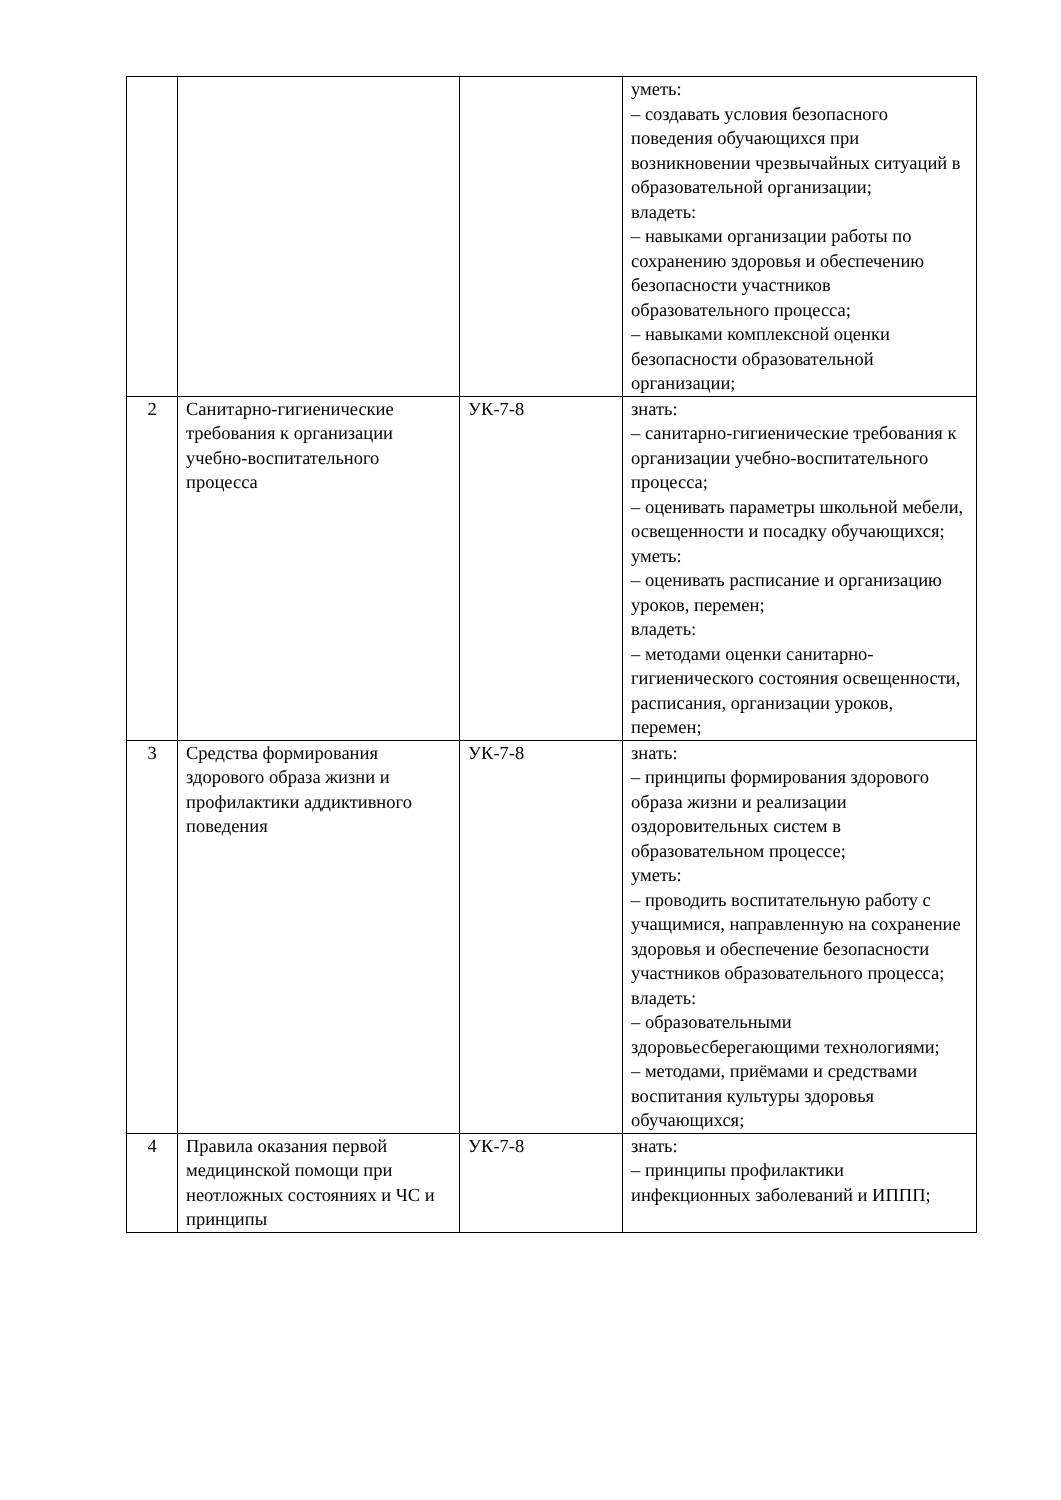| | | | уметь: – создавать условия безопасного поведения обучающихся при возникновении чрезвычайных ситуаций в образовательной организации; владеть: – навыками организации работы по сохранению здоровья и обеспечению безопасности участников образовательного процесса; – навыками комплексной оценки безопасности образовательной организации; |
| 2 | Санитарно-гигиенические требования к организации учебно-воспитательного процесса | УК-7-8 | знать: – санитарно-гигиенические требования к организации учебно-воспитательного процесса; – оценивать параметры школьной мебели, освещенности и посадку обучающихся; уметь: – оценивать расписание и организацию уроков, перемен; владеть: – методами оценки санитарно-гигиенического состояния освещенности, расписания, организации уроков, перемен; |
| 3 | Средства формирования здорового образа жизни и профилактики аддиктивного поведения | УК-7-8 | знать: – принципы формирования здорового образа жизни и реализации оздоровительных систем в образовательном процессе; уметь: – проводить воспитательную работу с учащимися, направленную на сохранение здоровья и обеспечение безопасности участников образовательного процесса; владеть: – образовательными здоровьесберегающими технологиями; – методами, приёмами и средствами воспитания культуры здоровья обучающихся; |
| 4 | Правила оказания первой медицинской помощи при неотложных состояниях и ЧС и принципы | УК-7-8 | знать: – принципы профилактики инфекционных заболеваний и ИППП; |